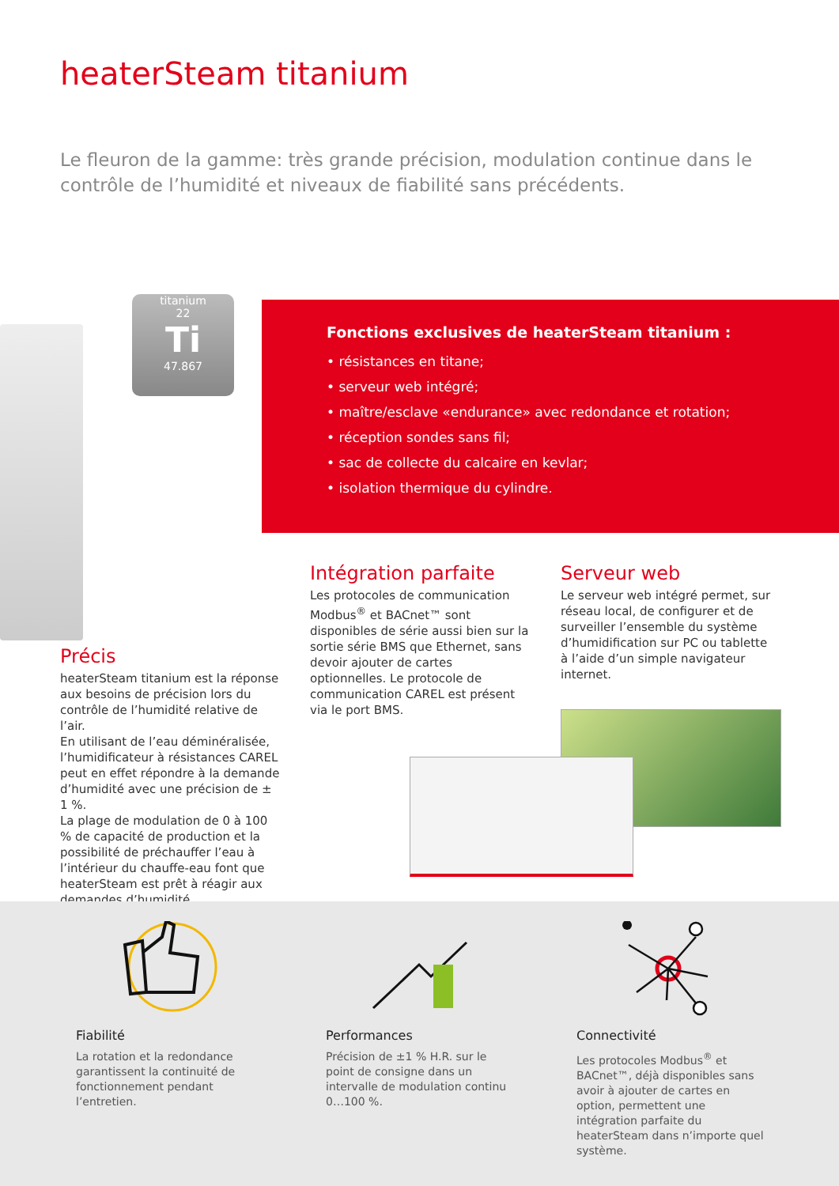heaterSteam titanium
Le fleuron de la gamme: très grande précision, modulation continue dans le contrôle de l’humidité et niveaux de fiabilité sans précédents.
titanium
22
Ti
47.867
Fonctions exclusives de heaterSteam titanium :
• résistances en titane;
• serveur web intégré;
• maître/esclave «endurance» avec redondance et rotation;
• réception sondes sans fil;
• sac de collecte du calcaire en kevlar;
• isolation thermique du cylindre.
Précis
heaterSteam titanium est la réponse aux besoins de précision lors du contrôle de l’humidité relative de l’air.
En utilisant de l’eau déminéralisée, l’humidificateur à résistances CAREL peut en effet répondre à la demande d’humidité avec une précision de ± 1 %.
La plage de modulation de 0 à 100 % de capacité de production et la possibilité de préchauffer l’eau à l’intérieur du chauffe-eau font que heaterSteam est prêt à réagir aux demandes d’humidité.
Intégration parfaite
Les protocoles de communication Modbus<sup>®</sup> et BACnet™ sont disponibles de série aussi bien sur la sortie série BMS que Ethernet, sans devoir ajouter de cartes optionnelles. Le protocole de communication CAREL est présent via le port BMS.
Serveur web
Le serveur web intégré permet, sur réseau local, de configurer et de surveiller l’ensemble du système d’humidification sur PC ou tablette à l’aide d’un simple navigateur internet.
Fiabilité
La rotation et la redondance garantissent la continuité de fonctionnement pendant l’entretien.
Performances
Précision de ±1 % H.R. sur le point de consigne dans un intervalle de modulation continu 0…100 %.
Connectivité
Les protocoles Modbus<sup>®</sup> et BACnet™, déjà disponibles sans avoir à ajouter de cartes en option, permettent une intégration parfaite du heaterSteam dans n’importe quel système.